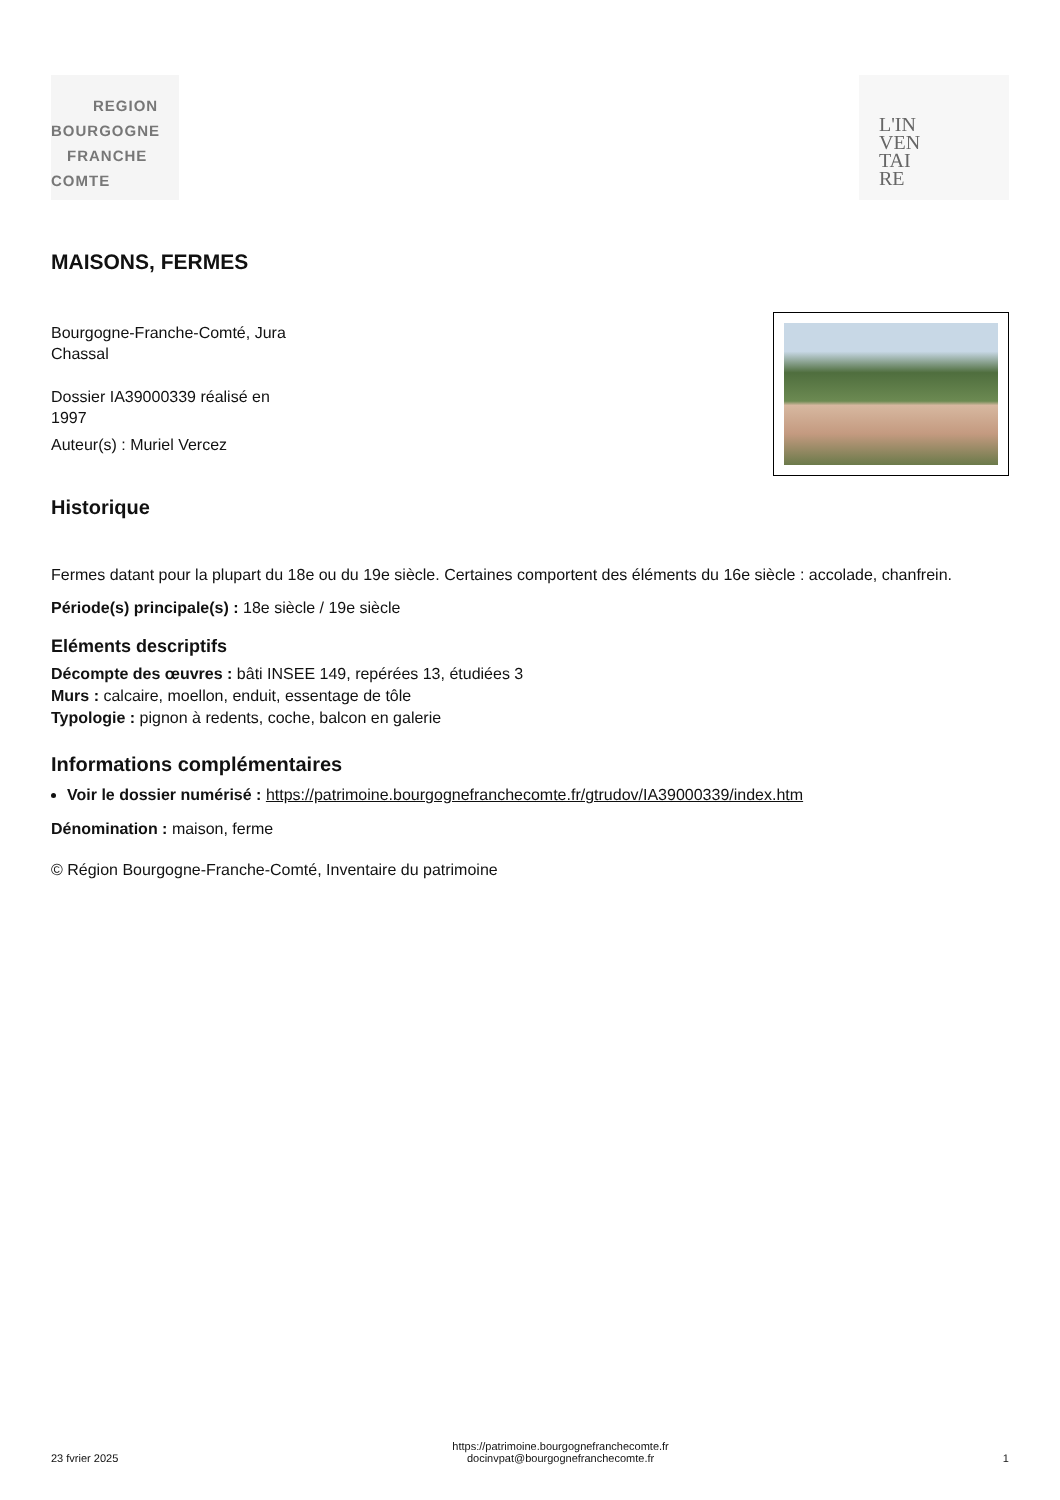REGION
BOURGOGNE
FRANCHE
COMTE
L'IN
VEN
TAI
RE
MAISONS, FERMES
Bourgogne-Franche-Comté, Jura
Chassal
Dossier IA39000339 réalisé en
1997
Auteur(s) : Muriel Vercez
Historique
Fermes datant pour la plupart du 18e ou du 19e siècle. Certaines comportent des éléments du 16e siècle : accolade, chanfrein.
Période(s) principale(s) : 18e siècle / 19e siècle
Eléments descriptifs
Décompte des œuvres : bâti INSEE 149, repérées 13, étudiées 3
Murs : calcaire, moellon, enduit, essentage de tôle
Typologie : pignon à redents, coche, balcon en galerie
Informations complémentaires
Voir le dossier numérisé : https://patrimoine.bourgognefranchecomte.fr/gtrudov/IA39000339/index.htm
Dénomination : maison, ferme
© Région Bourgogne-Franche-Comté, Inventaire du patrimoine
23 fvrier 2025 https://patrimoine.bourgognefranchecomte.fr
docinvpat@bourgognefranchecomte.fr 1